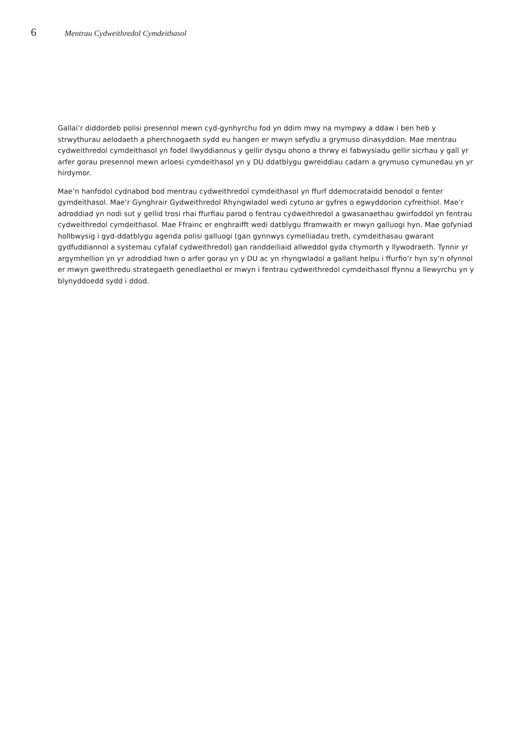6 Mentrau Cydweithredol Cymdeithasol
Gallai’r diddordeb polisi presennol mewn cyd-gynhyrchu fod yn ddim mwy na mympwy a ddaw i ben heb y strwythurau aelodaeth a pherchnogaeth sydd eu hangen er mwyn sefydlu a grymuso dinasyddion. Mae mentrau cydweithredol cymdeithasol yn fodel llwyddiannus y gellir dysgu ohono a thrwy ei fabwysiadu gellir sicrhau y gall yr arfer gorau presennol mewn arloesi cymdeithasol yn y DU ddatblygu gwreiddiau cadarn a grymuso cymunedau yn yr hirdymor.
Mae’n hanfodol cydnabod bod mentrau cydweithredol cymdeithasol yn ffurf ddemocrataidd benodol o fenter gymdeithasol. Mae’r Gynghrair Gydweithredol Rhyngwladol wedi cytuno ar gyfres o egwyddorion cyfreithiol. Mae’r adroddiad yn nodi sut y gellid trosi rhai ffurfiau parod o fentrau cydweithredol a gwasanaethau gwirfoddol yn fentrau cydweithredol cymdeithasol. Mae Ffrainc er enghraifft wedi datblygu fframwaith er mwyn galluogi hyn. Mae gofyniad hollbwysig i gyd-ddatblygu agenda polisi galluogi (gan gynnwys cymelliadau treth, cymdeithasau gwarant gydfuddiannol a systemau cyfalaf cydweithredol) gan randdeiliaid allweddol gyda chymorth y llywodraeth. Tynnir yr argymhellion yn yr adroddiad hwn o arfer gorau yn y DU ac yn rhyngwladol a gallant helpu i ffurfio’r hyn sy’n ofynnol er mwyn gweithredu strategaeth genedlaethol er mwyn i fentrau cydweithredol cymdeithasol ffynnu a llewyrchu yn y blynyddoedd sydd i ddod.